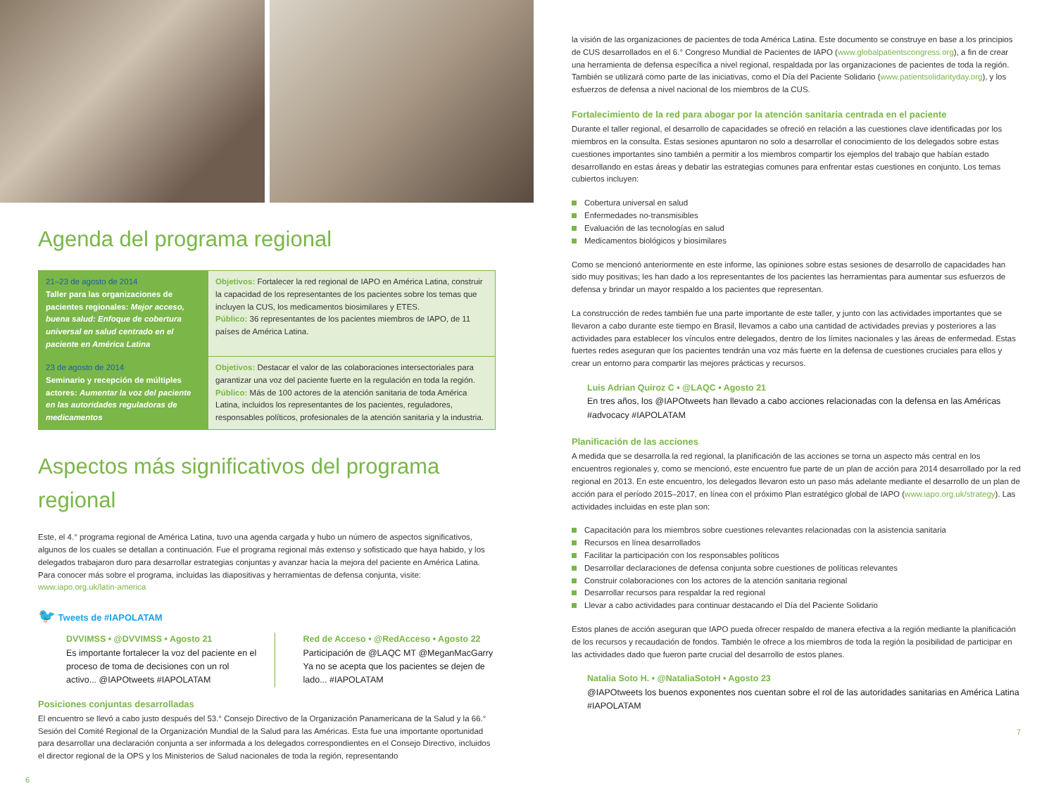Agenda del programa regional
| 21–23 de agosto de 2014 Taller para las organizaciones de pacientes regionales: Mejor acceso, buena salud: Enfoque de cobertura universal en salud centrado en el paciente en América Latina | Objetivos: Fortalecer la red regional de IAPO en América Latina, construir la capacidad de los representantes de los pacientes sobre los temas que incluyen la CUS, los medicamentos biosimilares y ETES. Público: 36 representantes de los pacientes miembros de IAPO, de 11 países de América Latina. |
| 23 de agosto de 2014 Seminario y recepción de múltiples actores: Aumentar la voz del paciente en las autoridades reguladoras de medicamentos | Objetivos: Destacar el valor de las colaboraciones intersectoriales para garantizar una voz del paciente fuerte en la regulación en toda la región. Público: Más de 100 actores de la atención sanitaria de toda América Latina, incluidos los representantes de los pacientes, reguladores, responsables políticos, profesionales de la atención sanitaria y la industria. |
Aspectos más significativos del programa regional
Este, el 4.° programa regional de América Latina, tuvo una agenda cargada y hubo un número de aspectos significativos, algunos de los cuales se detallan a continuación. Fue el programa regional más extenso y sofisticado que haya habido, y los delegados trabajaron duro para desarrollar estrategias conjuntas y avanzar hacia la mejora del paciente en América Latina. Para conocer más sobre el programa, incluidas las diapositivas y herramientas de defensa conjunta, visite: www.iapo.org.uk/latin-america
🐦 Tweets de #IAPOLATAM
DVVIMSS • @DVVIMSS • Agosto 21
Es importante fortalecer la voz del paciente en el proceso de toma de decisiones con un rol activo... @IAPOtweets #IAPOLATAM
Red de Acceso • @RedAcceso • Agosto 22
Participación de @LAQC MT @MeganMacGarry Ya no se acepta que los pacientes se dejen de lado... #IAPOLATAM
Posiciones conjuntas desarrolladas
El encuentro se llevó a cabo justo después del 53.° Consejo Directivo de la Organización Panamericana de la Salud y la 66.° Sesión del Comité Regional de la Organización Mundial de la Salud para las Américas. Esta fue una importante oportunidad para desarrollar una declaración conjunta a ser informada a los delegados correspondientes en el Consejo Directivo, incluidos el director regional de la OPS y los Ministerios de Salud nacionales de toda la región, representando
6
la visión de las organizaciones de pacientes de toda América Latina. Este documento se construye en base a los principios de CUS desarrollados en el 6.° Congreso Mundial de Pacientes de IAPO (www.globalpatientscongress.org), a fin de crear una herramienta de defensa específica a nivel regional, respaldada por las organizaciones de pacientes de toda la región. También se utilizará como parte de las iniciativas, como el Día del Paciente Solidario (www.patientsolidarityday.org), y los esfuerzos de defensa a nivel nacional de los miembros de la CUS.
Fortalecimiento de la red para abogar por la atención sanitaria centrada en el paciente
Durante el taller regional, el desarrollo de capacidades se ofreció en relación a las cuestiones clave identificadas por los miembros en la consulta. Estas sesiones apuntaron no solo a desarrollar el conocimiento de los delegados sobre estas cuestiones importantes sino también a permitir a los miembros compartir los ejemplos del trabajo que habían estado desarrollando en estas áreas y debatir las estrategias comunes para enfrentar estas cuestiones en conjunto. Los temas cubiertos incluyen:
Cobertura universal en salud
Enfermedades no-transmisibles
Evaluación de las tecnologías en salud
Medicamentos biológicos y biosimilares
Como se mencionó anteriormente en este informe, las opiniones sobre estas sesiones de desarrollo de capacidades han sido muy positivas; les han dado a los representantes de los pacientes las herramientas para aumentar sus esfuerzos de defensa y brindar un mayor respaldo a los pacientes que representan.
La construcción de redes también fue una parte importante de este taller, y junto con las actividades importantes que se llevaron a cabo durante este tiempo en Brasil, llevamos a cabo una cantidad de actividades previas y posteriores a las actividades para establecer los vínculos entre delegados, dentro de los límites nacionales y las áreas de enfermedad. Estas fuertes redes aseguran que los pacientes tendrán una voz más fuerte en la defensa de cuestiones cruciales para ellos y crear un entorno para compartir las mejores prácticas y recursos.
Luis Adrian Quiroz C • @LAQC • Agosto 21
En tres años, los @IAPOtweets han llevado a cabo acciones relacionadas con la defensa en las Américas #advocacy #IAPOLATAM
Planificación de las acciones
A medida que se desarrolla la red regional, la planificación de las acciones se torna un aspecto más central en los encuentros regionales y, como se mencionó, este encuentro fue parte de un plan de acción para 2014 desarrollado por la red regional en 2013. En este encuentro, los delegados llevaron esto un paso más adelante mediante el desarrollo de un plan de acción para el período 2015–2017, en línea con el próximo Plan estratégico global de IAPO (www.iapo.org.uk/strategy). Las actividades incluidas en este plan son:
Capacitación para los miembros sobre cuestiones relevantes relacionadas con la asistencia sanitaria
Recursos en línea desarrollados
Facilitar la participación con los responsables políticos
Desarrollar declaraciones de defensa conjunta sobre cuestiones de políticas relevantes
Construir colaboraciones con los actores de la atención sanitaria regional
Desarrollar recursos para respaldar la red regional
Llevar a cabo actividades para continuar destacando el Día del Paciente Solidario
Estos planes de acción aseguran que IAPO pueda ofrecer respaldo de manera efectiva a la región mediante la planificación de los recursos y recaudación de fondos. También le ofrece a los miembros de toda la región la posibilidad de participar en las actividades dado que fueron parte crucial del desarrollo de estos planes.
Natalia Soto H. • @NataliaSotoH • Agosto 23
@IAPOtweets los buenos exponentes nos cuentan sobre el rol de las autoridades sanitarias en América Latina #IAPOLATAM
7